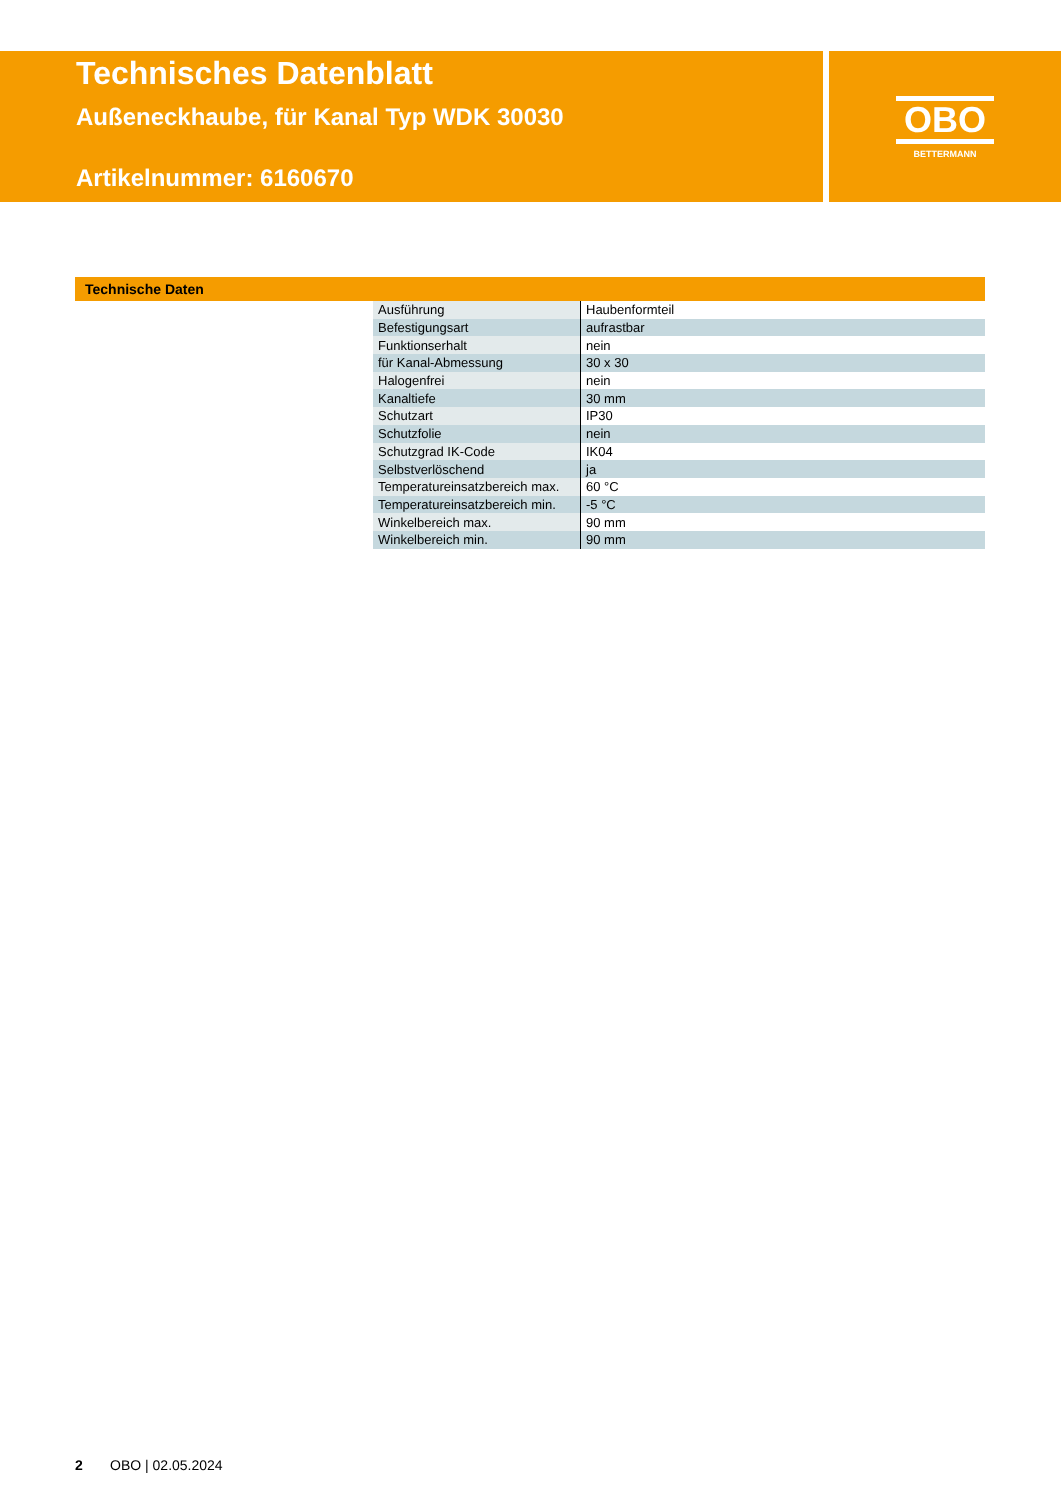Technisches Datenblatt
Außeneckhaube, für Kanal Typ WDK 30030
Artikelnummer: 6160670
OBO
BETTERMANN
Technische Daten
| Ausführung | Haubenformteil |
| Befestigungsart | aufrastbar |
| Funktionserhalt | nein |
| für Kanal-Abmessung | 30 x 30 |
| Halogenfrei | nein |
| Kanaltiefe | 30 mm |
| Schutzart | IP30 |
| Schutzfolie | nein |
| Schutzgrad IK-Code | IK04 |
| Selbstverlöschend | ja |
| Temperatureinsatzbereich max. | 60 °C |
| Temperatureinsatzbereich min. | -5 °C |
| Winkelbereich max. | 90 mm |
| Winkelbereich min. | 90 mm |
2 OBO | 02.05.2024